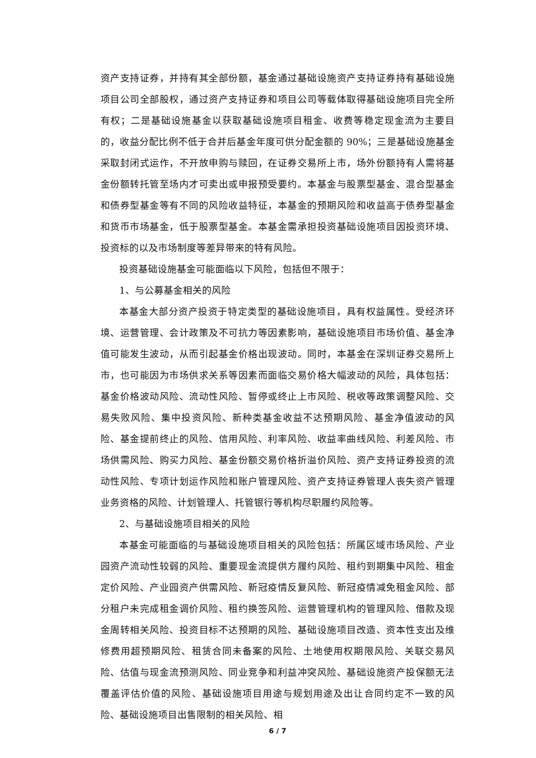资产支持证券，并持有其全部份额，基金通过基础设施资产支持证券持有基础设施项目公司全部股权，通过资产支持证券和项目公司等载体取得基础设施项目完全所有权；二是基础设施基金以获取基础设施项目租金、收费等稳定现金流为主要目的，收益分配比例不低于合并后基金年度可供分配金额的 90%；三是基础设施基金采取封闭式运作，不开放申购与赎回，在证券交易所上市，场外份额持有人需将基金份额转托管至场内才可卖出或申报预受要约。本基金与股票型基金、混合型基金和债券型基金等有不同的风险收益特征，本基金的预期风险和收益高于债券型基金和货币市场基金，低于股票型基金。本基金需承担投资基础设施项目因投资环境、投资标的以及市场制度等差异带来的特有风险。
投资基础设施基金可能面临以下风险，包括但不限于：
1、与公募基金相关的风险
本基金大部分资产投资于特定类型的基础设施项目，具有权益属性。受经济环境、运营管理、会计政策及不可抗力等因素影响，基础设施项目市场价值、基金净值可能发生波动，从而引起基金价格出现波动。同时，本基金在深圳证券交易所上市，也可能因为市场供求关系等因素而面临交易价格大幅波动的风险，具体包括：基金价格波动风险、流动性风险、暂停或终止上市风险、税收等政策调整风险、交易失败风险、集中投资风险、新种类基金收益不达预期风险、基金净值波动的风险、基金提前终止的风险、信用风险、利率风险、收益率曲线风险、利差风险、市场供需风险、购买力风险、基金份额交易价格折溢价风险、资产支持证券投资的流动性风险、专项计划运作风险和账户管理风险、资产支持证券管理人丧失资产管理业务资格的风险、计划管理人、托管银行等机构尽职履约风险等。
2、与基础设施项目相关的风险
本基金可能面临的与基础设施项目相关的风险包括：所属区域市场风险、产业园资产流动性较弱的风险、重要现金流提供方履约风险、租约到期集中风险、租金定价风险、产业园资产供需风险、新冠疫情反复风险、新冠疫情减免租金风险、部分租户未完成租金调价风险、租约换签风险、运营管理机构的管理风险、借款及现金周转相关风险、投资目标不达预期的风险、基础设施项目改造、资本性支出及维修费用超预期风险、租赁合同未备案的风险、土地使用权期限风险、关联交易风险、估值与现金流预测风险、同业竞争和利益冲突风险、基础设施资产投保额无法覆盖评估价值的风险、基础设施项目用途与规划用途及出让合同约定不一致的风险、基础设施项目出售限制的相关风险、相
6 / 7